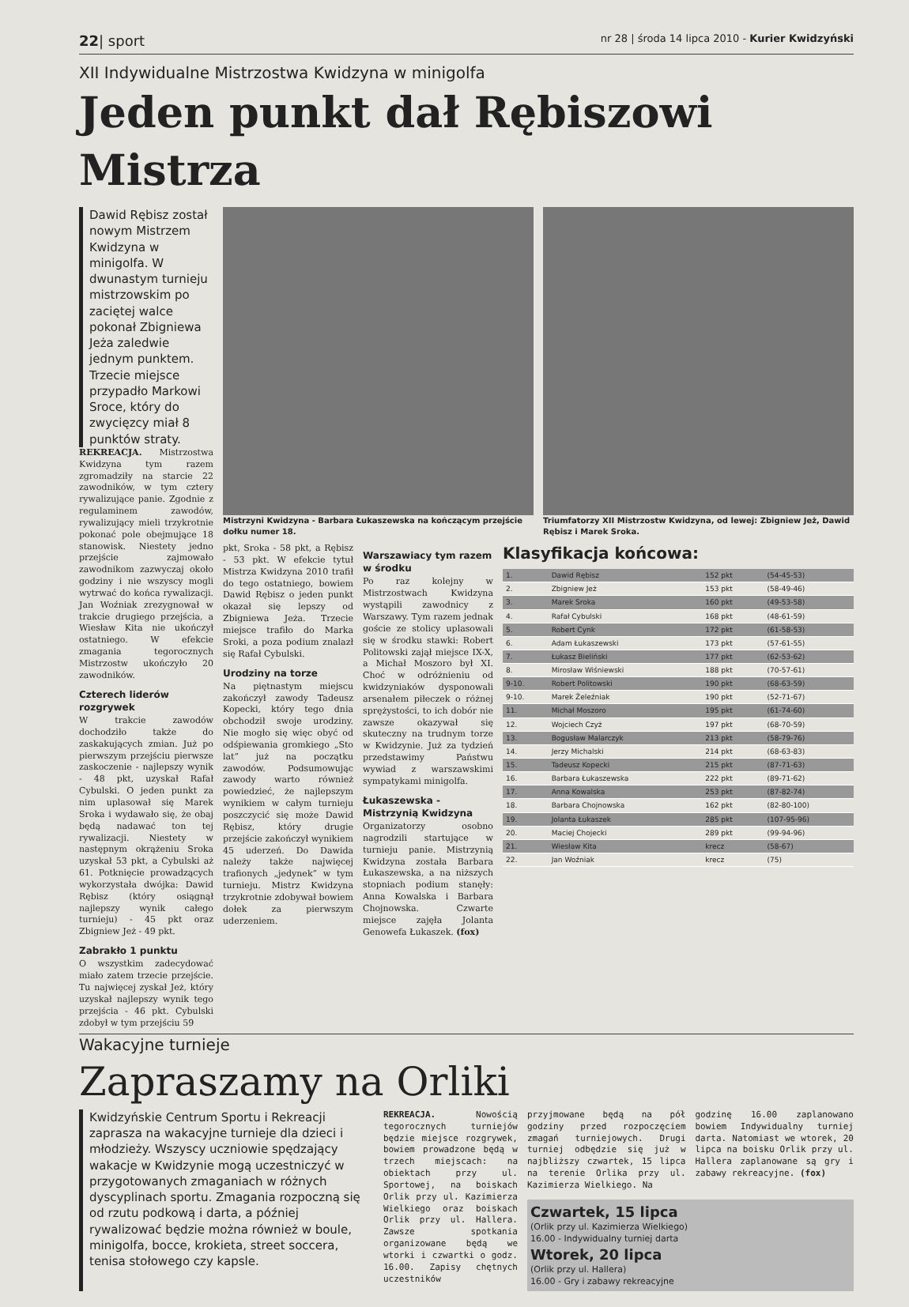22| sport nr 28 | środa 14 lipca 2010 - Kurier Kwidzyński
XII Indywidualne Mistrzostwa Kwidzyna w minigolfa
Jeden punkt dał Rębiszowi Mistrza
Dawid Rębisz został nowym Mistrzem Kwidzyna w minigolfa. W dwunastym turnieju mistrzowskim po zaciętej walce pokonał Zbigniewa Jeża zaledwie jednym punktem. Trzecie miejsce przypadło Markowi Sroce, który do zwycięzcy miał 8 punktów straty.
REKREACJA. Mistrzostwa Kwidzyna tym razem zgromadziły na starcie 22 zawodników, w tym cztery rywalizujące panie. Zgodnie z regulaminem zawodów, rywalizujący mieli trzykrotnie pokonać pole obejmujące 18 stanowisk. Niestety jedno przejście zajmowało zawodnikom zazwyczaj około godziny i nie wszyscy mogli wytrwać do końca rywalizacji. Jan Woźniak zrezygnował w trakcie drugiego przejścia, a Wiesław Kita nie ukończył ostatniego. W efekcie zmagania tegorocznych Mistrzostw ukończyło 20 zawodników.
Czterech liderów rozgrywek
W trakcie zawodów dochodziło także do zaskakujących zmian. Już po pierwszym przejściu pierwsze zaskoczenie - najlepszy wynik - 48 pkt, uzyskał Rafał Cybulski. O jeden punkt za nim uplasował się Marek Sroka i wydawało się, że obaj będą nadawać ton tej rywalizacji. Niestety w następnym okrążeniu Sroka uzyskał 53 pkt, a Cybulski aż 61. Potknięcie prowadzących wykorzystała dwójka: Dawid Rębisz (który osiągnął najlepszy wynik całego turnieju) - 45 pkt oraz Zbigniew Jeż - 49 pkt.
Zabrakło 1 punktu
O wszystkim zadecydować miało zatem trzecie przejście. Tu najwięcej zyskał Jeż, który uzyskał najlepszy wynik tego przejścia - 46 pkt. Cybulski zdobył w tym przejściu 59
Mistrzyni Kwidzyna - Barbara Łukaszewska na kończącym przejście dołku numer 18.
Triumfatorzy XII Mistrzostw Kwidzyna, od lewej: Zbigniew Jeż, Dawid Rębisz i Marek Sroka.
pkt, Sroka - 58 pkt, a Rębisz - 53 pkt. W efekcie tytuł Mistrza Kwidzyna 2010 trafił do tego ostatniego, bowiem Dawid Rębisz o jeden punkt okazał się lepszy od Zbigniewa Jeża. Trzecie miejsce trafiło do Marka Sroki, a poza podium znalazł się Rafał Cybulski.
Urodziny na torze
Na piętnastym miejscu zakończył zawody Tadeusz Kopecki, który tego dnia obchodził swoje urodziny. Nie mogło się więc obyć od odśpiewania gromkiego „Sto lat” już na początku zawodów. Podsumowując zawody warto również powiedzieć, że najlepszym wynikiem w całym turnieju poszczycić się może Dawid Rębisz, który drugie przejście zakończył wynikiem 45 uderzeń. Do Dawida należy także najwięcej trafionych „jedynek” w tym turnieju. Mistrz Kwidzyna trzykrotnie zdobywał bowiem dołek za pierwszym uderzeniem.
Warszawiacy tym razem w środku
Po raz kolejny w Mistrzostwach Kwidzyna wystąpili zawodnicy z Warszawy. Tym razem jednak goście ze stolicy uplasowali się w środku stawki: Robert Politowski zajął miejsce IX-X, a Michał Moszoro był XI. Choć w odróżnieniu od kwidzyniaków dysponowali arsenałem piłeczek o różnej sprężystości, to ich dobór nie zawsze okazywał się skuteczny na trudnym torze w Kwidzynie. Już za tydzień przedstawimy Państwu wywiad z warszawskimi sympatykami minigolfa.
Łukaszewska - Mistrzynią Kwidzyna
Organizatorzy osobno nagrodzili startujące w turnieju panie. Mistrzynią Kwidzyna została Barbara Łukaszewska, a na niższych stopniach podium stanęły: Anna Kowalska i Barbara Chojnowska. Czwarte miejsce zajęła Jolanta Genowefa Łukaszek. (fox)
Klasyfikacja końcowa:
| 1. | Dawid Rębisz | 152 pkt | (54-45-53) |
| 2. | Zbigniew Jeż | 153 pkt | (58-49-46) |
| 3. | Marek Sroka | 160 pkt | (49-53-58) |
| 4. | Rafał Cybulski | 168 pkt | (48-61-59) |
| 5. | Robert Cynk | 172 pkt | (61-58-53) |
| 6. | Adam Łukaszewski | 173 pkt | (57-61-55) |
| 7. | Łukasz Bieliński | 177 pkt | (62-53-62) |
| 8. | Mirosław Wiśniewski | 188 pkt | (70-57-61) |
| 9-10. | Robert Politowski | 190 pkt | (68-63-59) |
| 9-10. | Marek Żeleźniak | 190 pkt | (52-71-67) |
| 11. | Michał Moszoro | 195 pkt | (61-74-60) |
| 12. | Wojciech Czyż | 197 pkt | (68-70-59) |
| 13. | Bogusław Malarczyk | 213 pkt | (58-79-76) |
| 14. | Jerzy Michalski | 214 pkt | (68-63-83) |
| 15. | Tadeusz Kopecki | 215 pkt | (87-71-63) |
| 16. | Barbara Łukaszewska | 222 pkt | (89-71-62) |
| 17. | Anna Kowalska | 253 pkt | (87-82-74) |
| 18. | Barbara Chojnowska | 162 pkt | (82-80-100) |
| 19. | Jolanta Łukaszek | 285 pkt | (107-95-96) |
| 20. | Maciej Chojecki | 289 pkt | (99-94-96) |
| 21. | Wiesław Kita | krecz | (58-67) |
| 22. | Jan Woźniak | krecz | (75) |
Wakacyjne turnieje
Zapraszamy na Orliki
Kwidzyńskie Centrum Sportu i Rekreacji zaprasza na wakacyjne turnieje dla dzieci i młodzieży. Wszyscy uczniowie spędzający wakacje w Kwidzynie mogą uczestniczyć w przygotowanych zmaganiach w różnych dyscyplinach sportu. Zmagania rozpoczną się od rzutu podkową i darta, a później rywalizować będzie można również w boule, minigolfa, bocce, krokieta, street soccera, tenisa stołowego czy kapsle.
REKREACJA. Nowością tegorocznych turniejów będzie miejsce rozgrywek, bowiem prowadzone będą w trzech miejscach: na obiektach przy ul. Sportowej, na boiskach Orlik przy ul. Kazimierza Wielkiego oraz boiskach Orlik przy ul. Hallera. Zawsze spotkania organizowane będą we wtorki i czwartki o godz. 16.00. Zapisy chętnych uczestników
przyjmowane będą na pół godziny przed rozpoczęciem zmagań turniejowych. Drugi turniej odbędzie się już w najbliższy czwartek, 15 lipca na terenie Orlika przy ul. Kazimierza Wielkiego. Na
godzinę 16.00 zaplanowano bowiem Indywidualny turniej darta. Natomiast we wtorek, 20 lipca na boisku Orlik przy ul. Hallera zaplanowane są gry i zabawy rekreacyjne. (fox)
Czwartek, 15 lipca
(Orlik przy ul. Kazimierza Wielkiego)
16.00 - Indywidualny turniej darta
Wtorek, 20 lipca
(Orlik przy ul. Hallera)
16.00 - Gry i zabawy rekreacyjne